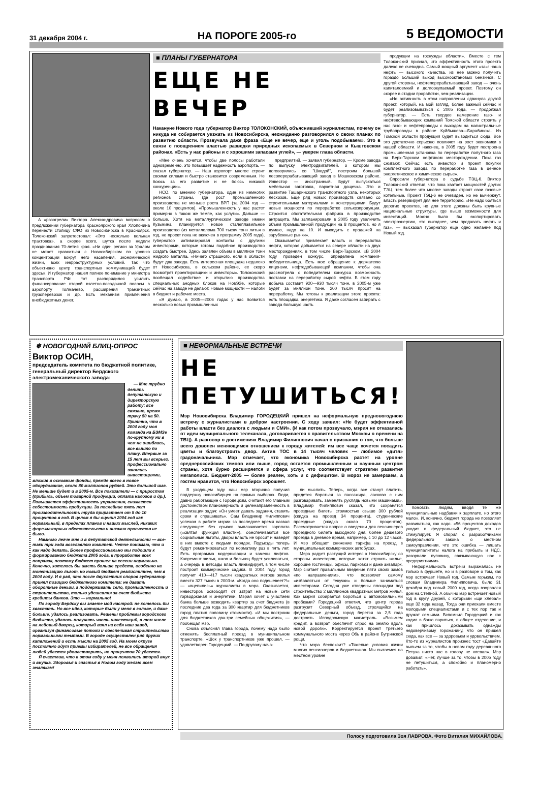31 декабря 2004 г. НА ПОРОГЕ 2005-го 5 ВЕДОМОСТИ
А «разогрели» Виктора Александровича вопросом о предложении губернатора Красноярского края Хлопонина перенести столицу СФО из Новосибирска в Красноярск. Толоконский запротестовал: «Это несколько вольная трактовка», а скорее всего, шутка после недели празднования 70-летия края. «Ни один регион за Уралом не может сравниться с Новосибирском по уровню концентрации вокруг него населения, экономической жизни, всех инфраструктурных условий. Так что объективно центр транспортных коммуникаций будет здесь». И губернатор нашел полное понимание у министра транспорта РФ: тот распорядился усилить финансирование второй взлетно-посадочной полосы в аэропорту Толмачево, расширения транзитных грузоперевозок и др. Есть механизм привлечения внебюджетных денег.
■ ПЛАНЫ ГУБЕРНАТОРА
ЕЩЕ НЕ ВЕЧЕР
Накануне Нового года губернатор Виктор ТОЛОКОНСКИЙ, объяснивший журналистам, почему он никуда не собирается уезжать из Новосибирска, неожиданно разговорился о своих планах по развитию области. Прозвучала даже фраза «Еще не вечер, еще и уголь подобываем». Это в связи с поощрением властью разведки природных ископаемых в Северном и Кыштовском районах. «Есть у нас районы и с хорошими запасами углей», — уверен глава области.
«Мне очень хочется, чтобы две полосы работали одновременно, это повышает надежность аэропорта, — сказал губернатор. — Наш аэропорт многое строит своими силами и быстро становится современным. Не боюсь за его развитие и не боюсь никакой конкуренции».
НСО, по мнению губернатора, один из немногих регионов страны, где рост промышленного производства не меньше роста ВРП (за 2004 год — около 10 процентов). «Промышленность у нас растет примерно в таком же темпе, как услуги». Дальше — больше. Хотя на металлургическом заводе имени Кузьмина планируется новое сталеплавильное производство (из металлолома 700 тысяч тонн литья в год, но проект пока не включен в программу 2005 года), губернатор активизировал контакты с другими инвесторами, которые готовы подобное производство создать быстрее. Здесь заявлен объем в миллион тонн жидкого металла. «Ничего страшного, если в области будут два завода. Есть интересная площадка недалеко от Новосибирска, в сельском районе, ее скоро посмотрят проектировщики и инвесторы». Толоконский пообещал содействие и открытию производства специальных анодных блоков на НовЭЗе, которые сейчас на заводе не делают. Новые мощности — налоги в бюджет и рабочие места.
«Я думаю, в 2005—2006 годах у нас появится несколько новых промышленных
предприятий, — заявил губернатор. — Кроме завода по выпуску электродвигателей, о котором мы договорились со "Шкодой", построим большой лесоперерабатывающий завод в Мошковском районе. Инвестор — иностранный. Будут выпускаться мебельная заготовка, паркетная дощечка. Это и развитие Ташаринского транспортного узла, некоторых лесхозов. Еще ряд новых производств связано со строительными материалами и конструкциями. Будут новые мощности по переработке сельхозпродукции. Строится обогатительная фабрика в производстве антрацита. Мы запланировали в 2005 году увеличить объем промышленной продукции на 8 процентов, но я думаю, надо на 10. И выходить с продажей на зарубежные рынки».
Оказывается, привлекает власть и переработка нефти, которая добывается на севере области на двух месторождениях, в том числе Верх-Тарском. «В 2004 году проведен конкурс, определена компания-победительница. Есть мое обращение к держателю лицензии, нефтедобывающей компании, чтобы она рассмотрела с победителем конкурса возможность поставки на переработку сырой нефти. В этом году добыча составит 920—930 тысяч тонн, в 2005-м уже будет за миллион тонн. 200 тысяч просят на переработку. Мы готовы к реализации этого проекта: есть площадка, энергетика. Я даже согласен забирать с завода большую часть
продукции на госнужды области». Вместе с тем Толоконский признал, что эффективность этого проекта далеко не очевидна. Самый мощный аргумент «за»: наша нефть — высокого качества, из нее можно получить гораздо больший выход высокооктановых бензинов. С другой стороны, нефтеперерабатывающий завод — очень капиталоемкий и долгоокупаемый проект. Поэтому он скорее в стадии проработки, чем реализации.
«Но активность в этом направлении сдвинула другой проект, который, на мой взгляд, более важный сейчас и будет реализовываться с 2005 года, — продолжал губернатор. — Есть твердое намерение газо- и нефтедобывающих компаний Томской области строить у нас газо- и нефтепроводы с выходом на магистральные трубопроводы в районе Куйбышева—Барабинска. Из Томской области продукция будет выводиться сюда. Все это достаточно серьезно повлияет на рост экономики в нашей области. И наконец, в 2005 году будет построена промышленная установка по переработке попутного газа на Верх-Тарском нефтяном месторождении. Пока газ сжигают. Сейчас есть инвестор и проект покупки комплектного завода по переработке газа в ценное энергетическое и химическое сырье».
Спросили губернатора о судьбе ТЭЦ-6. Виктор Толоконский ответил, что пока хватает мощностей других ТЭЦ, тем более что многие заводы строят свои газовые котельные. Проект ТЭЦ-6 не очевиден, но не вычеркнут, власть резервирует для нее территорию. «Не надо бояться дорогих проектов, но для этого должны быть крупные национальные структуры, где выше возможности для инвестиций. Можно было бы экспортировать электроэнергию, это выгоднее, чем продавать нефть и газ», — высказал губернатор еще одно желание под Новый год.
❄ НОВОГОДНИЙ БЛИЦ-ОПРОС
Виктор ОСИН,
председатель комитета по бюджетной политике, генеральный директор Бердского электромеханического завода:
— Мне трудно делить депутатскую и директорскую работу: все связано, время трачу 50 на 50. Приятно, что в 2004 году моя команда на БЭМЗе по-крупному ни в чем не ошиблась, все вышло по плану. Впервые за 15 лет мы всерьез, профессионально занялись инвестициями, вложив в основные фонды, прежде всего в новое оборудование, около 80 миллионов рублей. Это большой шаг. Не меньше будет и в 2005-м. Все показатели — с приростом (прибыль, объем товарной продукции, оплата налогов и др.). Повышается эффективность управления, снижается себестоимость продукции. За последние пять лет производительность труда прирастает от 5 до 10 процентов в год. В целом я бы оценил 2004 год как нормальный, в пределах планов и наших мыслей, никаких форс-мажорных обстоятельств и никаких просчетов не было.
Намного легче мне и в депутатской деятельности — все-таки три года возглавляю комитет. Четче понимаю, что и как надо делать. Более профессионально мы подошли к формированию бюджета 2005 года, к проработке всех поправок, поэтому бюджет прошел на сессии нормально. Конечно, хотелось бы иметь больше средств, особенно на монетизацию льгот, но новый бюджет реалистичнее, чем в 2004 году. И я рад, что после двухлетних споров губернатор принял позицию бюджетного комитета: не давать оборотные деньги, а поддерживать село, промышленность и строительство, только удешевляя за счет бюджета кредиты банков. Это — нормально!
По городу Бердску вы знаете мой настрой: не хотелось бы хвастать. Но все идеи, которые были у меня в голове, и даже больше, удалось реализовать. Решены проблемы городского бюджета, удалось получить часть инвестиций, в том числе на ледовый дворец, который взял на себя наш завод, организуя финансовые потоки и обеспечивая строительство нормальными темпами. В городе осуществлен ряд других капвложений и есть мысли на 2005 год. На моем округе постоянно идут приемы избирателей, не все обращения людей удается удовлетворить, но процентов 70 удается.
Я счастлив, что в этом году у меня появились второй внук и внучка. Здоровья и счастья в Новом году желаю всем землякам!
■ НЕФОРМАЛЬНЫЕ ВСТРЕЧИ
НЕ ПЕТУШИТЬСЯ!
Мэр Новосибирска Владимир ГОРОДЕЦКИЙ пришел на неформальную предновогоднюю встречу с журналистами в добром настроении. С ходу заявил: «Не будет эффективной работы власти без диалога с людьми и СМИ». (И как потом прозвучало, мэрия не отказалась от идеи муниципального телеканала, договаривается с правительством Москвы о времени на ТВЦ). А разговор о достижениях Владимир Филиппович начал с признания о том, что больше всего доволен меняющимся отношением к городу жителей: им все чаще хочется посадить цветы и благоустроить двор. Актив ТОС в 14 тысяч человек — любимое «дитя» градоначальника. Мэр отмечает, что экономика Новосибирска растет на уровне среднероссийских темпов или выше, город остается промышленным и научным центром страны, хотя бурно расширяется и сфера услуг, что соответствует стратегии развития мегаполиса. Бюджет-2005 — более реален, хоть и с дефицитом. В мороз не замерзаем, а гостям нравится, что Новосибирск хорошеет.
В уходящем году наш мэр вторично получил поддержку новосибирцев на прямых выборах. Люди, давно работающие с Городецким, считают его главным достоинством планомерность и целенаправленность в реализации задач: «Он умеет давать задания, ставить сроки и спрашивать». Сам Владимир Филиппович успехом в работе мэрии за последнее время назвал следующее: без срывов выплачивается зарплата («святая функция власти»), обеспечиваются все социальные льготы, дворы власть не бросит и наведет в них вместе с людьми порядок. Подъезды теперь будут ремонтироваться по нормативу раз в пять лет. Есть программа модернизации и замены лифтов. Капремонт жилья, школ и больниц будет усиливаться, а очередь в детсады власть ликвидирует, в том числе построит коммерческие садики. В 2004 году город получит 410—417 тысяч квадратных метров жилья вместо 327 тысяч в 2003-м. «Когда оно подешевеет?!» — «вцепились» журналисты в мэра. Оказывается, инвесторов освободят от затрат на новые сети горводоканал и энергетики. Мэрия хочет с участием банка больше возводить квартир за счет бюджета (в последние два года за 300 квартир для бюджетников город платил половину стоимости). «И мы построим для бюджетников два-три семейных общежития», — пообещал мэр.
Снова объяснял глава города, почему надо было отменять бесплатный проезд в муниципальном транспорте. «Шок у транспортников уже прошел, — удовлетворен Городецкий. — По-другому нача-
ли мыслить. Теперь, когда все станут платить, придется бороться за пассажира, ласково с ним разговаривать, заменять рухлядь новыми машинами». Владимир Филиппович сказал, что сохранятся проездные билеты стоимостью свыше 300 рублей (скидка на проезд 34 процента), студенческие проездные (скидка около 70 процентов). Рассматривается вопрос о введении для пенсионеров проездного билета выходного дня, более дешевого проезда в дневное время, например, с 10 до 12 часов. И мэр обещает снижение тарифа на проезд в муниципальных коммерческих автобусах.
Мэра радует растущий интерес к Новосибирску со стороны инвесторов, которые хотят строить жилье, хорошие гостиницы, офисы, парковки и даже аквапарк. Мэр считает правильным введение пяти своих замов «по направлениям», что позволяет самому «избавляться от текучки» и больше заниматься инвесторами. Сегодня уже отведены площадки под строительство 2 миллионов квадратных метров жилья. Как мэрия собирается бороться с автомобильными пробками? Городецкий ответил, что центр города разгрузит Северный объезд, строящийся на федеральные деньги, город берется за 2,5 года достроить Ипподромскую магистраль. «Возьмем кредит, а возврат обеспечит спрос на землю вдоль новой дороги». Корректируется проект третьего коммунального моста через Обь в районе Бугринской рощи.
Что мэра беспокоит? «Тяжелые условия жизни многих пенсионеров и бюджетников. Мы пытаемся на местном уровне
помогать людям, вводя те же муниципальные надбавки к зарплате, но этого мало». И, конечно, бюджет города не позволяет развиваться, как надо. «56 процентов доходов уходит в федеральный бюджет, это не стимулирует. Я спорил с разработчиками федерального закона о местном самоуправлении, что это ошибка — лишать муниципалитеты налога на прибыль и НДС, разорвали пуповину, связывающую нас с предприятиями».
Неформальность встречи выражалась не только в фуршете, но и в разговоре о том, как мэр встречает Новый год. Самым горьким, по словам Владимира Филипповича, было 31 декабря под новый 2000 год, когда взорвался дом на Степной. А обычно мэр встречает новый год в кругу друзей, с которыми «щи хлебал» еще 32 года назад. Тогда они приехали вместе молодыми специалистами и с тех пор так и дружат семьями. Вспомнил Городецкий и как ходил в баню париться, в общее отделение, и как пришлось доказывать однажды недоверчивому горожанину, что он пришел сюда, как все — за здоровьем и удовольствием. Кто-то из журналистов произнес тост «Давайте выпьем за то, чтобы в новом году деревянного Петуха никто нас в голову не клевал». Мэр добавил: «Нет, лучше за то, чтобы в 2005 году не петушиться, а спокойно и планомерно работать».
Полосу подготовила Зоя ЛАВРОВА. Фото Виталия МИХАЙЛОВА.